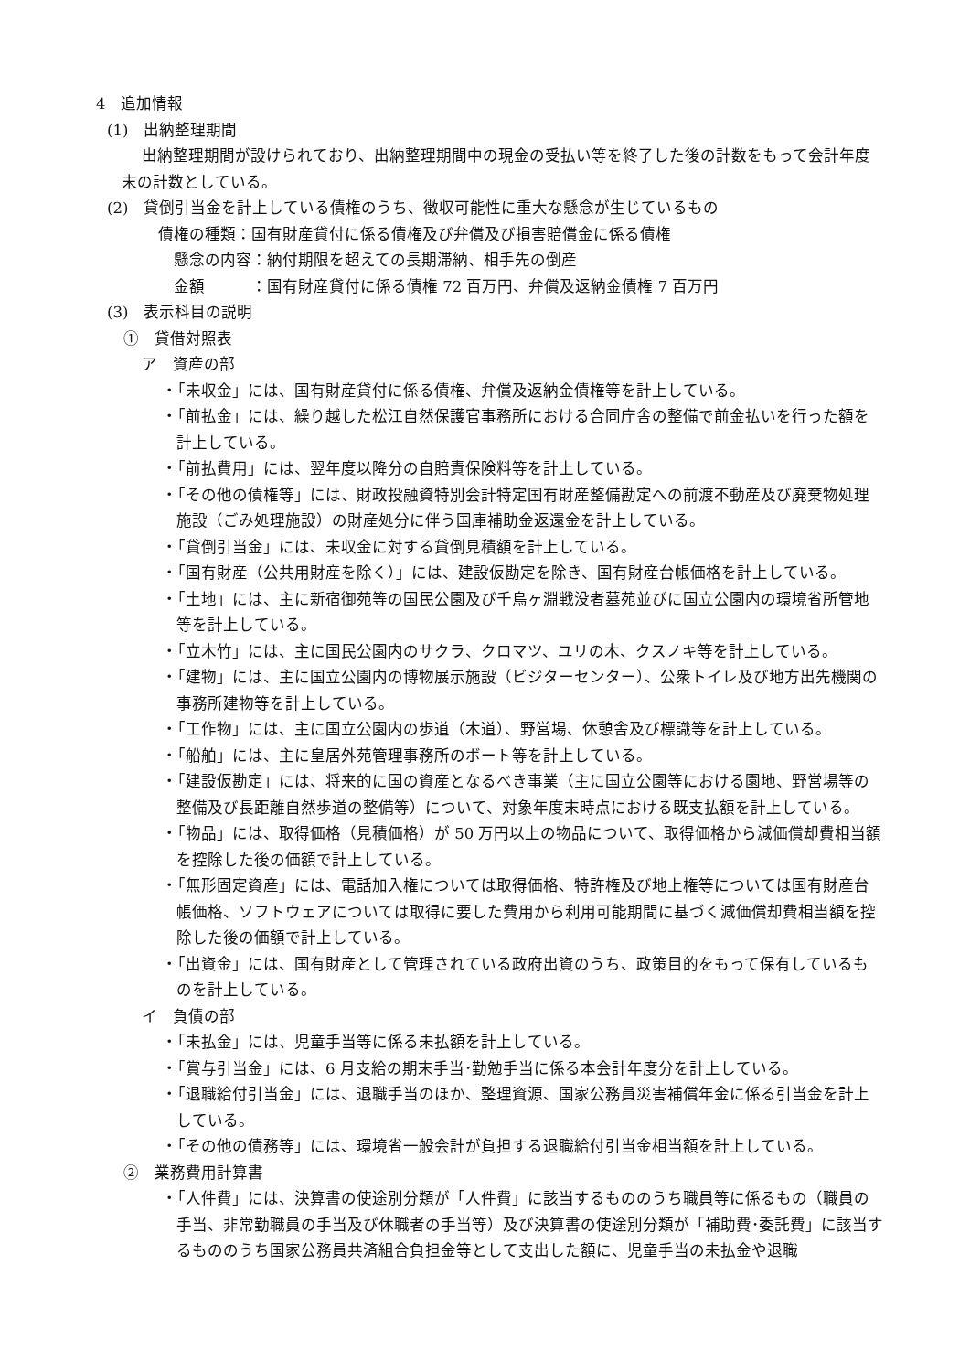4　追加情報
(1)　出納整理期間
出納整理期間が設けられており、出納整理期間中の現金の受払い等を終了した後の計数をもって会計年度末の計数としている。
(2)　貸倒引当金を計上している債権のうち、徴収可能性に重大な懸念が生じているもの
債権の種類：国有財産貸付に係る債権及び弁償及び損害賠償金に係る債権
懸念の内容：納付期限を超えての長期滞納、相手先の倒産
金額　　　：国有財産貸付に係る債権 72 百万円、弁償及返納金債権 7 百万円
(3)　表示科目の説明
①　貸借対照表
ア　資産の部
・「未収金」には、国有財産貸付に係る債権、弁償及返納金債権等を計上している。
・「前払金」には、繰り越した松江自然保護官事務所における合同庁舎の整備で前金払いを行った額を計上している。
・「前払費用」には、翌年度以降分の自賠責保険料等を計上している。
・「その他の債権等」には、財政投融資特別会計特定国有財産整備勘定への前渡不動産及び廃棄物処理施設（ごみ処理施設）の財産処分に伴う国庫補助金返還金を計上している。
・「貸倒引当金」には、未収金に対する貸倒見積額を計上している。
・「国有財産（公共用財産を除く）」には、建設仮勘定を除き、国有財産台帳価格を計上している。
・「土地」には、主に新宿御苑等の国民公園及び千鳥ヶ淵戦没者墓苑並びに国立公園内の環境省所管地等を計上している。
・「立木竹」には、主に国民公園内のサクラ、クロマツ、ユリの木、クスノキ等を計上している。
・「建物」には、主に国立公園内の博物展示施設（ビジターセンター）、公衆トイレ及び地方出先機関の事務所建物等を計上している。
・「工作物」には、主に国立公園内の歩道（木道）、野営場、休憩舎及び標識等を計上している。
・「船舶」には、主に皇居外苑管理事務所のボート等を計上している。
・「建設仮勘定」には、将来的に国の資産となるべき事業（主に国立公園等における園地、野営場等の整備及び長距離自然歩道の整備等）について、対象年度末時点における既支払額を計上している。
・「物品」には、取得価格（見積価格）が 50 万円以上の物品について、取得価格から減価償却費相当額を控除した後の価額で計上している。
・「無形固定資産」には、電話加入権については取得価格、特許権及び地上権等については国有財産台帳価格、ソフトウェアについては取得に要した費用から利用可能期間に基づく減価償却費相当額を控除した後の価額で計上している。
・「出資金」には、国有財産として管理されている政府出資のうち、政策目的をもって保有しているものを計上している。
イ　負債の部
・「未払金」には、児童手当等に係る未払額を計上している。
・「賞与引当金」には、6 月支給の期末手当･勤勉手当に係る本会計年度分を計上している。
・「退職給付引当金」には、退職手当のほか、整理資源、国家公務員災害補償年金に係る引当金を計上している。
・「その他の債務等」には、環境省一般会計が負担する退職給付引当金相当額を計上している。
②　業務費用計算書
・「人件費」には、決算書の使途別分類が「人件費」に該当するもののうち職員等に係るもの（職員の手当、非常勤職員の手当及び休職者の手当等）及び決算書の使途別分類が「補助費･委託費」に該当するもののうち国家公務員共済組合負担金等として支出した額に、児童手当の未払金や退職